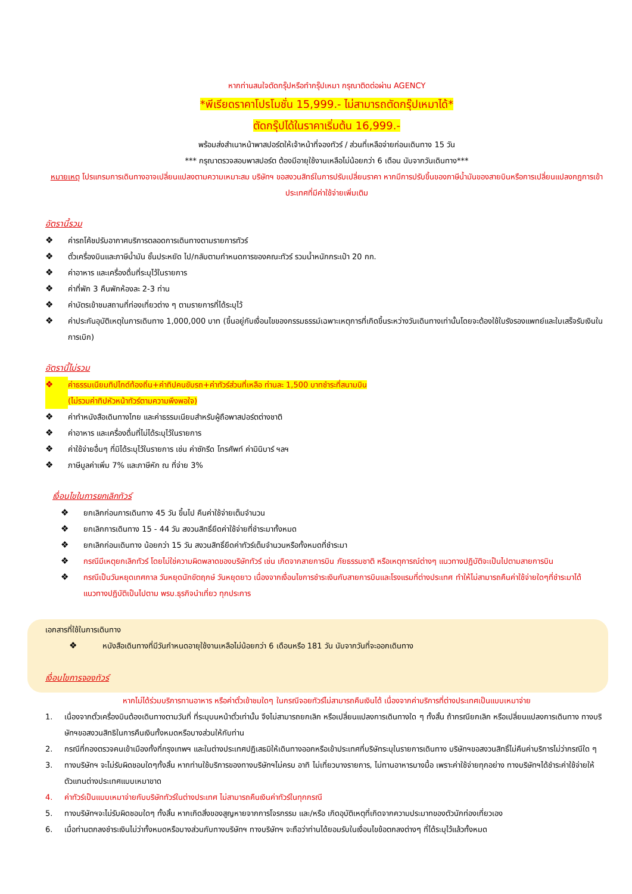หากท่านสนใจตัดกรุ๊ปหรือทำกรุ๊ปเหมา กรุณาติดต่อผ่าน AGENCY
*พีเรียดราคาโปรโมชั่น 15,999.- ไม่สามารถตัดกรุ๊ปเหมาได้*
ตัดกรุ๊ปได้ในราคาเริ่มต้น 16,999.-
พร้อมส่งสำเนาหน้าพาสปอร์ตให้เจ้าหน้าที่จองทัวร์ / ส่วนที่เหลือจ่ายก่อนเดินทาง 15 วัน
*** กรุณาตรวจสอบพาสปอร์ต ต้องมีอายุใช้งานเหลือไม่น้อยกว่า 6 เดือน นับจากวันเดินทาง***
หมายเหตุ โปรแกรมการเดินทางอาจเปลี่ยนแปลงตามความเหมาะสม บริษัทฯ ขอสงวนสิทธ์ในการปรับเปลี่ยนราคา หากมีการปรับขึ้นของภาษีน้ำมันของสายบินหรือการเปลี่ยนแปลงกฎการเข้าประเทศที่มีค่าใช้จ่ายเพิ่มเติม
อัตรานี้รวม
❖ ค่ารถโค้ชปรับอากาศบริการตลอดการเดินทางตามรายการทัวร์
❖ ตั๋วเครื่องบินและภาษีน้ำมัน ชั้นประหยัด ไป/กลับตามกำหนดการของคณะทัวร์ รวมน้ำหนักกระเป๋า 20 กก.
❖ ค่าอาหาร และเครื่องดื่มที่ระบุไว้ในรายการ
❖ ค่าที่พัก 3 คืนพักห้องละ 2-3 ท่าน
❖ ค่าบัตรเข้าชมสถานที่ท่องเที่ยวต่าง ๆ ตามรายการที่ได้ระบุไว้
❖ ค่าประกันอุบัติเหตุในการเดินทาง 1,000,000 บาท (ขึ้นอยู่กับเงื่อนไขของกรรมธรรม์เฉพาะเหตุการที่เกิดขึ้นระหว่างวันเดินทางเท่านั้นโดยจะต้องใช้ใบรังรองแพทย์และใบเสร็จรับเงินในการเบิก)
อัตรานี้ไม่รวม
❖ ค่าธรรมเนียมทิปไกด์ท้องถิ่น+ค่าทิปคนขับรถ+ค่าทัวร์ส่วนที่เหลือ ท่านละ 1,500 บาทชำระที่สนามบิน
(ไม่รวมค่าทิปหัวหน้าทัวร์ตามความพึงพอใจ)
❖ ค่าทำหนังสือเดินทางไทย และค่าธรรมเนียมสำหรับผู้ถือพาสปอร์ตต่างชาติ
❖ ค่าอาหาร และเครื่องดื่มที่ไม่ได้ระบุไว้ในรายการ
❖ ค่าใช้จ่ายอื่นๆ ที่มิได้ระบุไว้ในรายการ เช่น ค่าซักรีด โทรศัพท์ ค่ามินิบาร์ ฯลฯ
❖ ภาษีมูลค่าเพิ่ม 7% และภาษีหัก ณ ที่จ่าย 3%
เงื่อนไขในการยกเลิกทัวร์
❖ ยกเลิกก่อนการเดินทาง 45 วัน ขึ้นไป คืนค่าใช้จ่ายเต็มจำนวน
❖ ยกเลิกการเดินทาง 15 - 44 วัน สงวนสิทธิ์ยึดค่าใช้จ่ายที่ชำระมาทั้งหมด
❖ ยกเลิกก่อนเดินทาง น้อยกว่า 15 วัน สงวนสิทธิ์ยึดค่าทัวร์เต็มจำนวนหรือทั้งหมดที่ชำระมา
❖ กรณีมีเหตุยกเลิกทัวร์ โดยไม่ใช่ความผิดพลาดของบริษัททัวร์ เช่น เกิดจากสายการบิน ภัยธรรมชาติ หรือเหตุการณ์ต่างๆ แนวทางปฏิบัติจะเป็นไปตามสายการบิน
❖ กรณีเป็นวันหยุดเทศกาล วันหยุดนักขัตฤกษ์ วันหยุดยาว เนื่องจากเงื่อนไขการชำระเงินกับสายการบินและโรงแรมที่ต่างประเทศ ทำให้ไม่สามารถคืนค่าใช้จ่ายใดๆที่ชำระมาได้
แนวทางปฏิบัติเป็นไปตาม พรบ.ธุรกิจนำเที่ยว ทุกประการ
เอกสารที่ใช้ในการเดินทาง
❖ หนังสือเดินทางที่มีวันกำหนดอายุใช้งานเหลือไม่น้อยกว่า 6 เดือนหรือ 181 วัน นับจากวันที่จะออกเดินทาง
เงื่อนไขการจองทัวร์
หากไม่ได้ร่วมบริการทานอาหาร หรือค่าตั๋วเข้าชมใดๆ ในกรณีจอยทัวร์ไม่สามารถคืนเงินได้ เนื่องจากค่าบริการที่ต่างประเทศเป็นแบบเหมาจ่าย
1. เนื่องจากตั๋วเครื่องบินต้องเดินทางตามวันที่ ที่ระบุบนหน้าตั๋วเท่านั้น จึงไม่สามารถยกเลิก หรือเปลี่ยนแปลงการเดินทางใด ๆ ทั้งสิ้น ถ้ากรณียกเลิก หรือเปลี่ยนแปลงการเดินทาง ทางบริษัทฯขอสงวนสิทธิในการคืนเงินทั้งหมดหรือบางส่วนให้กับท่าน
2. กรณีที่กองตรวจคนเข้าเมืองทั้งที่กรุงเทพฯ และในต่างประเทศปฏิเสธมิให้เดินทางออกหรือเข้าประเทศที่บริษัทระบุในรายการเดินทาง บริษัทฯขอสงวนสิทธิ์ไม่คืนค่าบริการไม่ว่ากรณีใด ๆ
3. ทางบริษัทฯ จะไม่รับผิดชอบใดๆทั้งสิ้น หากท่านใช้บริการของทางบริษัทฯไม่ครบ อาทิ ไม่เที่ยวบางรายการ, ไม่ทานอาหารบางมื้อ เพราะค่าใช้จ่ายทุกอย่าง ทางบริษัทฯได้ชำระค่าใช้จ่ายให้ตัวแทนต่างประเทศแบบเหมาขาด
4. ค่าทัวร์เป็นแบบเหมาจ่ายกับบริษัททัวร์ในต่างประเทศ ไม่สามารถคืนเงินค่าทัวร์ในทุกกรณี
5. ทางบริษัทฯจะไม่รับผิดชอบใดๆ ทั้งสิ้น หากเกิดสิ่งของสูญหายจากการโจรกรรม และ/หรือ เกิดอุบัติเหตุที่เกิดจากความประมาทของตัวนักท่องเที่ยวเอง
6. เมื่อท่านตกลงชำระเงินไม่ว่าทั้งหมดหรือบางส่วนกับทางบริษัทฯ ทางบริษัทฯ จะถือว่าท่านได้ยอมรับในเงื่อนไขข้อตกลงต่างๆ ที่ได้ระบุไว้แล้วทั้งหมด